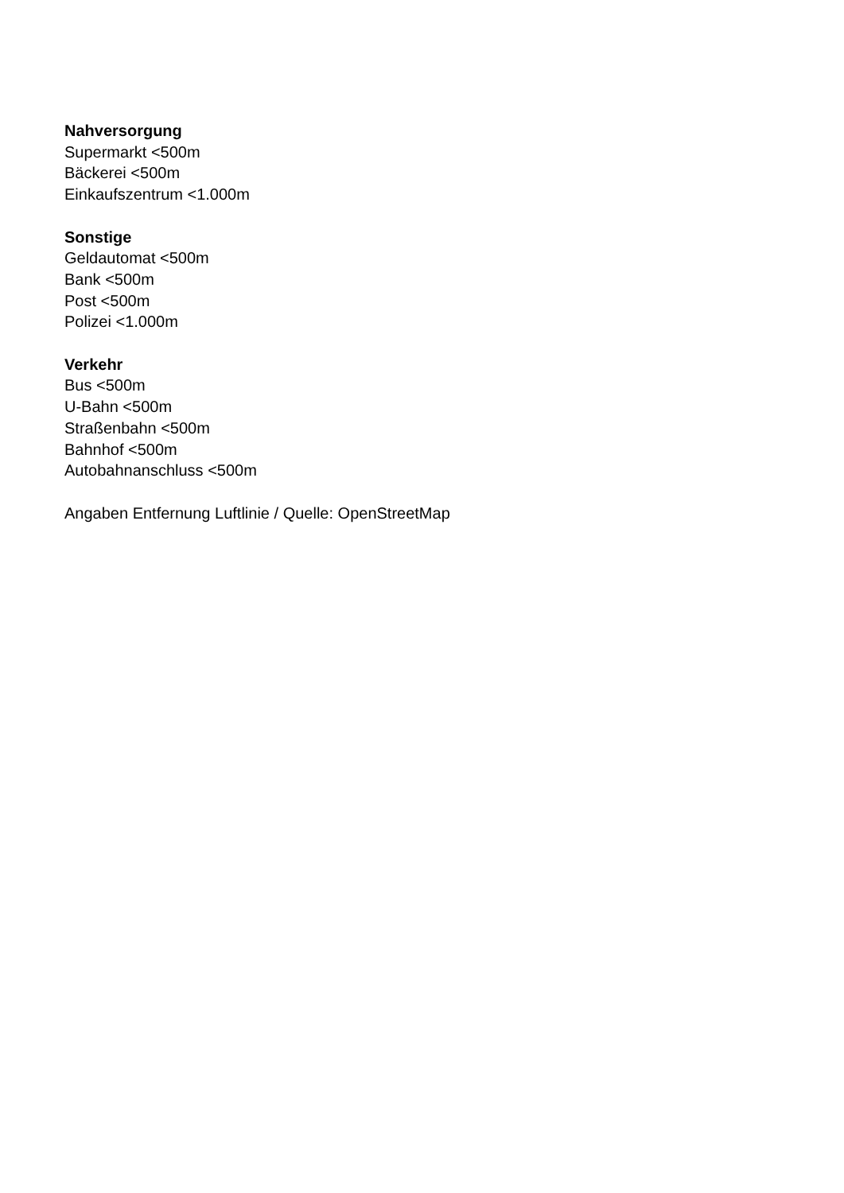Nahversorgung
Supermarkt <500m
Bäckerei <500m
Einkaufszentrum <1.000m
Sonstige
Geldautomat <500m
Bank <500m
Post <500m
Polizei <1.000m
Verkehr
Bus <500m
U-Bahn <500m
Straßenbahn <500m
Bahnhof <500m
Autobahnanschluss <500m
Angaben Entfernung Luftlinie / Quelle: OpenStreetMap